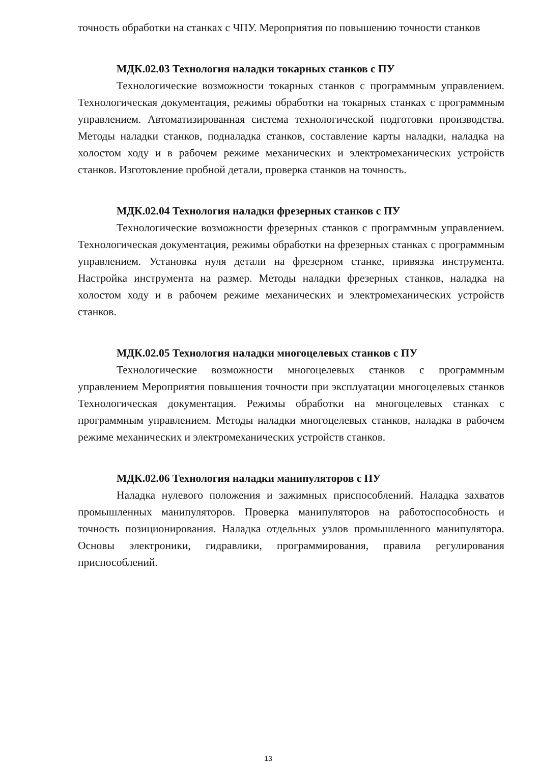точность обработки на станках с ЧПУ. Мероприятия по повышению точности станков
МДК.02.03 Технология наладки токарных станков с ПУ
Технологические возможности токарных станков с программным управлением. Технологическая документация, режимы обработки на токарных станках с программным управлением. Автоматизированная система технологической подготовки производства. Методы наладки станков, подналадка станков, составление карты наладки, наладка на холостом ходу и в рабочем режиме механических и электромеханических устройств станков. Изготовление пробной детали, проверка станков на точность.
МДК.02.04 Технология наладки фрезерных станков с ПУ
Технологические возможности фрезерных станков с программным управлением. Технологическая документация, режимы обработки на фрезерных станках с программным управлением. Установка нуля детали на фрезерном станке, привязка инструмента. Настройка инструмента на размер. Методы наладки фрезерных станков, наладка на холостом ходу и в рабочем режиме механических и электромеханических устройств станков.
МДК.02.05 Технология наладки многоцелевых станков с ПУ
Технологические возможности многоцелевых станков с программным управлением Мероприятия повышения точности при эксплуатации многоцелевых станков Технологическая документация. Режимы обработки на многоцелевых станках с программным управлением. Методы наладки многоцелевых станков, наладка в рабочем режиме механических и электромеханических устройств станков.
МДК.02.06 Технология наладки манипуляторов с ПУ
Наладка нулевого положения и зажимных приспособлений. Наладка захватов промышленных манипуляторов. Проверка манипуляторов на работоспособность и точность позиционирования. Наладка отдельных узлов промышленного манипулятора. Основы электроники, гидравлики, программирования, правила регулирования приспособлений.
13